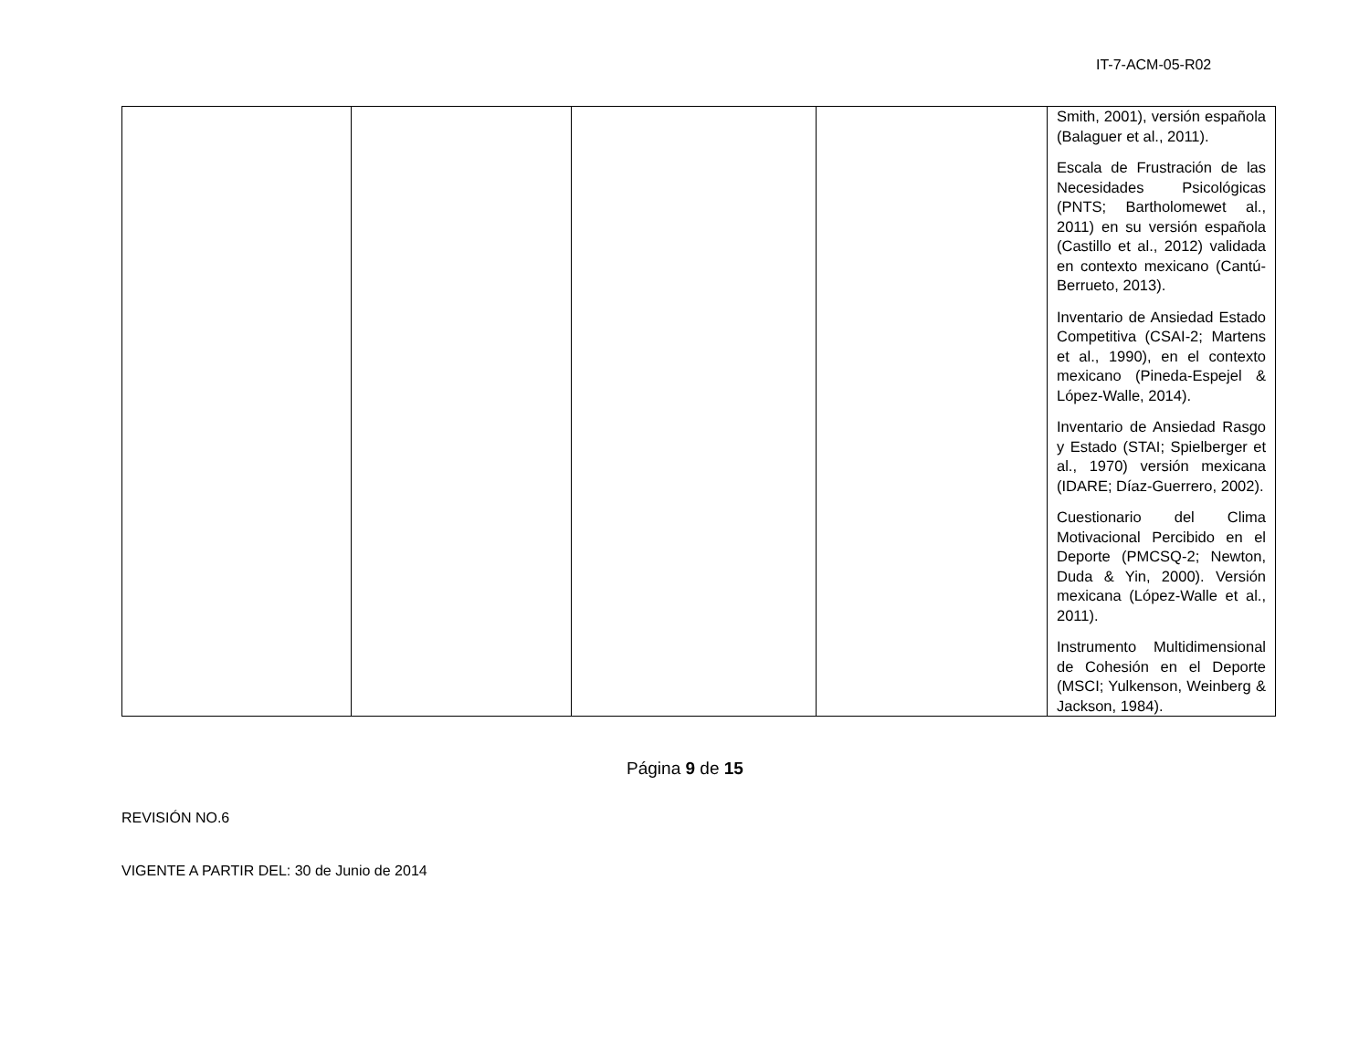IT-7-ACM-05-R02
| | | | | Smith, 2001), versión española (Balaguer et al., 2011). Escala de Frustración de las Necesidades Psicológicas (PNTS; Bartholomewet al., 2011) en su versión española (Castillo et al., 2012) validada en contexto mexicano (Cantú-Berrueto, 2013). Inventario de Ansiedad Estado Competitiva (CSAI-2; Martens et al., 1990), en el contexto mexicano (Pineda-Espejel & López-Walle, 2014). Inventario de Ansiedad Rasgo y Estado (STAI; Spielberger et al., 1970) versión mexicana (IDARE; Díaz-Guerrero, 2002). Cuestionario del Clima Motivacional Percibido en el Deporte (PMCSQ-2; Newton, Duda & Yin, 2000). Versión mexicana (López-Walle et al., 2011). Instrumento Multidimensional de Cohesión en el Deporte (MSCI; Yulkenson, Weinberg & Jackson, 1984). |
Página 9 de 15
REVISIÓN NO.6
VIGENTE A PARTIR DEL: 30 de Junio de 2014